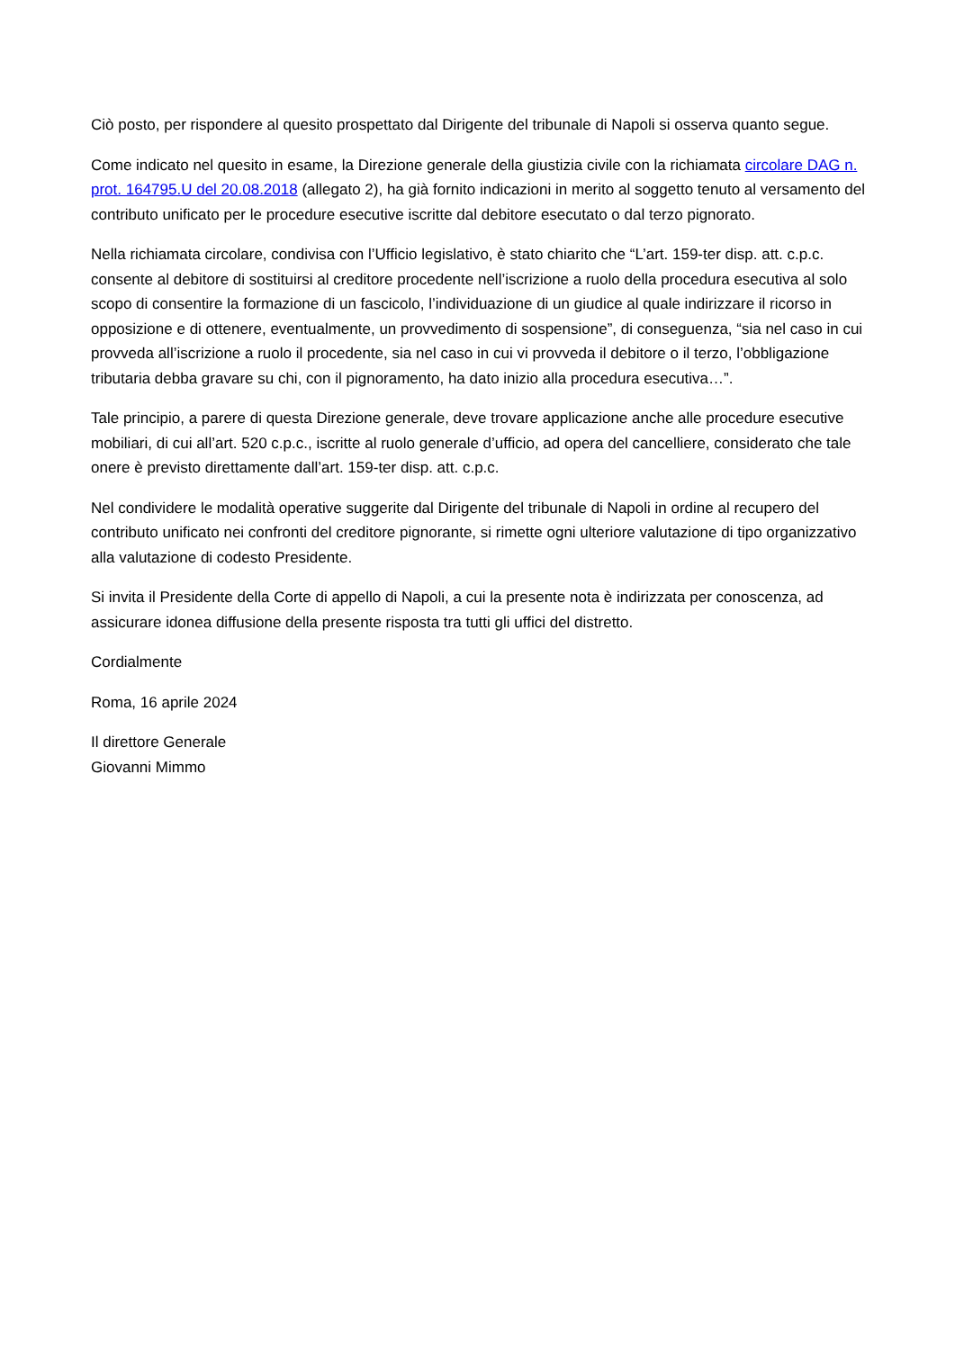Ciò posto, per rispondere al quesito prospettato dal Dirigente del tribunale di Napoli si osserva quanto segue.
Come indicato nel quesito in esame, la Direzione generale della giustizia civile con la richiamata circolare DAG n. prot. 164795.U del 20.08.2018 (allegato 2), ha già fornito indicazioni in merito al soggetto tenuto al versamento del contributo unificato per le procedure esecutive iscritte dal debitore esecutato o dal terzo pignorato.
Nella richiamata circolare, condivisa con l’Ufficio legislativo, è stato chiarito che “L’art. 159-ter disp. att. c.p.c. consente al debitore di sostituirsi al creditore procedente nell’iscrizione a ruolo della procedura esecutiva al solo scopo di consentire la formazione di un fascicolo, l’individuazione di un giudice al quale indirizzare il ricorso in opposizione e di ottenere, eventualmente, un provvedimento di sospensione”, di conseguenza, “sia nel caso in cui provveda all’iscrizione a ruolo il procedente, sia nel caso in cui vi provveda il debitore o il terzo, l’obbligazione tributaria debba gravare su chi, con il pignoramento, ha dato inizio alla procedura esecutiva…”.
Tale principio, a parere di questa Direzione generale, deve trovare applicazione anche alle procedure esecutive mobiliari, di cui all’art. 520 c.p.c., iscritte al ruolo generale d’ufficio, ad opera del cancelliere, considerato che tale onere è previsto direttamente dall’art. 159-ter disp. att. c.p.c.
Nel condividere le modalità operative suggerite dal Dirigente del tribunale di Napoli in ordine al recupero del contributo unificato nei confronti del creditore pignorante, si rimette ogni ulteriore valutazione di tipo organizzativo alla valutazione di codesto Presidente.
Si invita il Presidente della Corte di appello di Napoli, a cui la presente nota è indirizzata per conoscenza, ad assicurare idonea diffusione della presente risposta tra tutti gli uffici del distretto.
Cordialmente
Roma, 16 aprile 2024
Il direttore Generale
Giovanni Mimmo